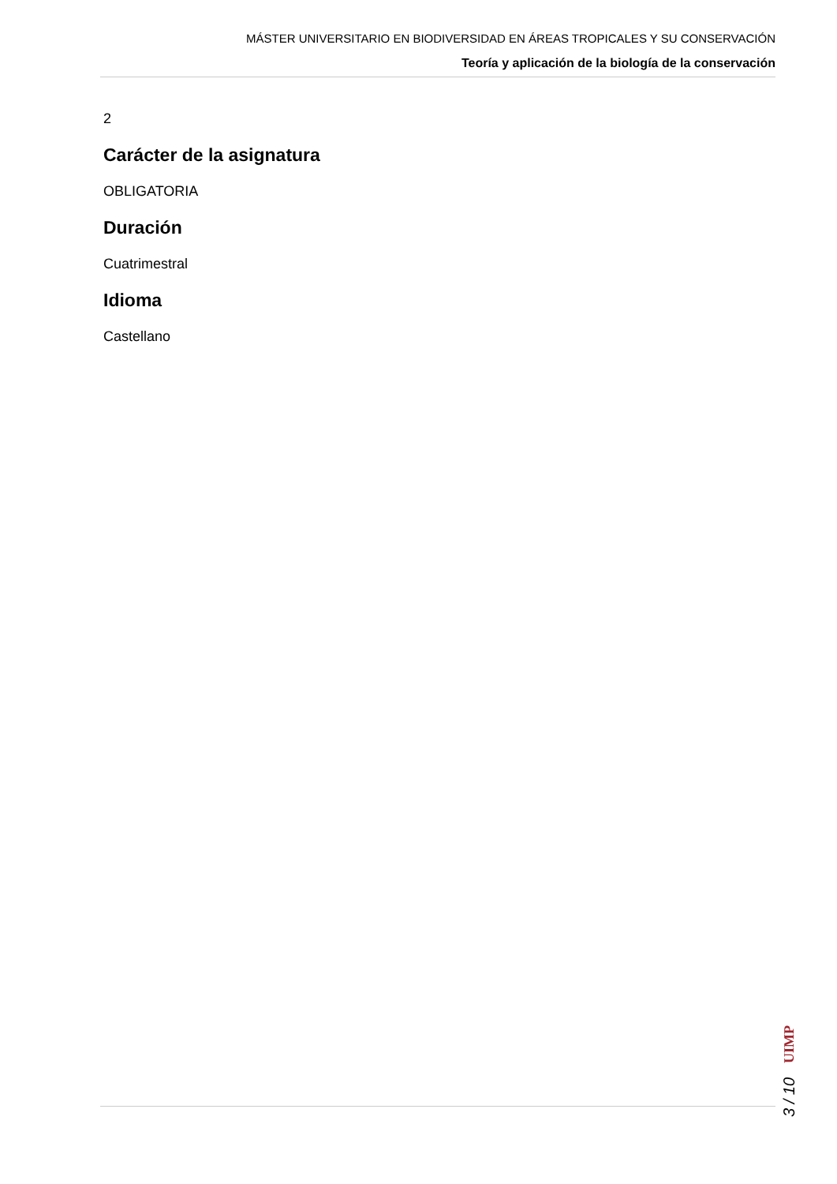MÁSTER UNIVERSITARIO EN BIODIVERSIDAD EN ÁREAS TROPICALES Y SU CONSERVACIÓN
Teoría y aplicación de la biología de la conservación
2
Carácter de la asignatura
OBLIGATORIA
Duración
Cuatrimestral
Idioma
Castellano
3 / 10 UIMP